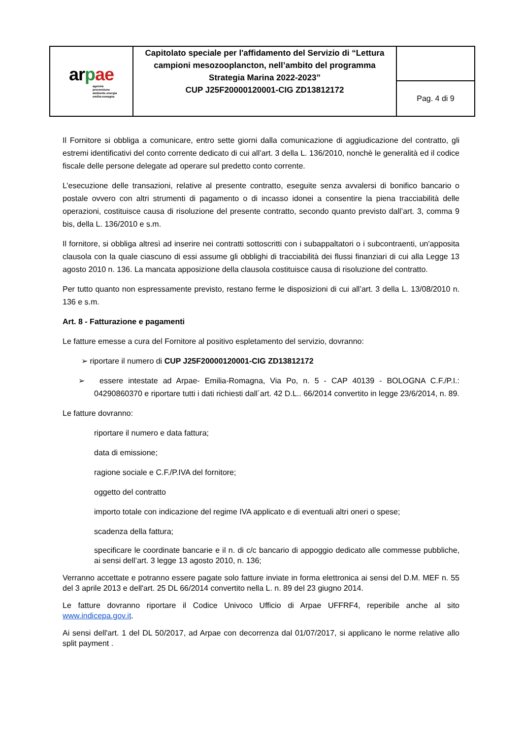| ar p ae agenzia prevenzione ambiente energia emilia-romagna | Capitolato speciale per l'affidamento del Servizio di “Lettura campioni mesozooplancton, nell’ambito del programma Strategia Marina 2022-2023” CUP J25F20000120001-CIG ZD13812172 | |
| | | Pag. 4 di 9 |
Il Fornitore si obbliga a comunicare, entro sette giorni dalla comunicazione di aggiudicazione del contratto, gli estremi identificativi del conto corrente dedicato di cui all’art. 3 della L. 136/2010, nonchè le generalità ed il codice fiscale delle persone delegate ad operare sul predetto conto corrente.
L’esecuzione delle transazioni, relative al presente contratto, eseguite senza avvalersi di bonifico bancario o postale ovvero con altri strumenti di pagamento o di incasso idonei a consentire la piena tracciabilità delle operazioni, costituisce causa di risoluzione del presente contratto, secondo quanto previsto dall’art. 3, comma 9 bis, della L. 136/2010 e s.m.
Il fornitore, si obbliga altresì ad inserire nei contratti sottoscritti con i subappaltatori o i subcontraenti, un'apposita clausola con la quale ciascuno di essi assume gli obblighi di tracciabilità dei flussi finanziari di cui alla Legge 13 agosto 2010 n. 136. La mancata apposizione della clausola costituisce causa di risoluzione del contratto.
Per tutto quanto non espressamente previsto, restano ferme le disposizioni di cui all’art. 3 della L. 13/08/2010 n. 136 e s.m.
Art. 8 - Fatturazione e pagamenti
Le fatture emesse a cura del Fornitore al positivo espletamento del servizio, dovranno:
➢ riportare il numero di CUP J25F20000120001-CIG ZD13812172
➢ essere intestate ad Arpae- Emilia-Romagna, Via Po, n. 5 - CAP 40139 - BOLOGNA C.F./P.I.: 04290860370 e riportare tutti i dati richiesti dall´art. 42 D.L.. 66/2014 convertito in legge 23/6/2014, n. 89.
Le fatture dovranno:
riportare il numero e data fattura;
data di emissione;
ragione sociale e C.F./P.IVA del fornitore;
oggetto del contratto
importo totale con indicazione del regime IVA applicato e di eventuali altri oneri o spese;
scadenza della fattura;
specificare le coordinate bancarie e il n. di c/c bancario di appoggio dedicato alle commesse pubbliche, ai sensi dell’art. 3 legge 13 agosto 2010, n. 136;
Verranno accettate e potranno essere pagate solo fatture inviate in forma elettronica ai sensi del D.M. MEF n. 55 del 3 aprile 2013 e dell'art. 25 DL 66/2014 convertito nella L. n. 89 del 23 giugno 2014.
Le fatture dovranno riportare il Codice Univoco Ufficio di Arpae UFFRF4, reperibile anche al sito www.indicepa.gov.it.
Ai sensi dell'art. 1 del DL 50/2017, ad Arpae con decorrenza dal 01/07/2017, si applicano le norme relative allo split payment .